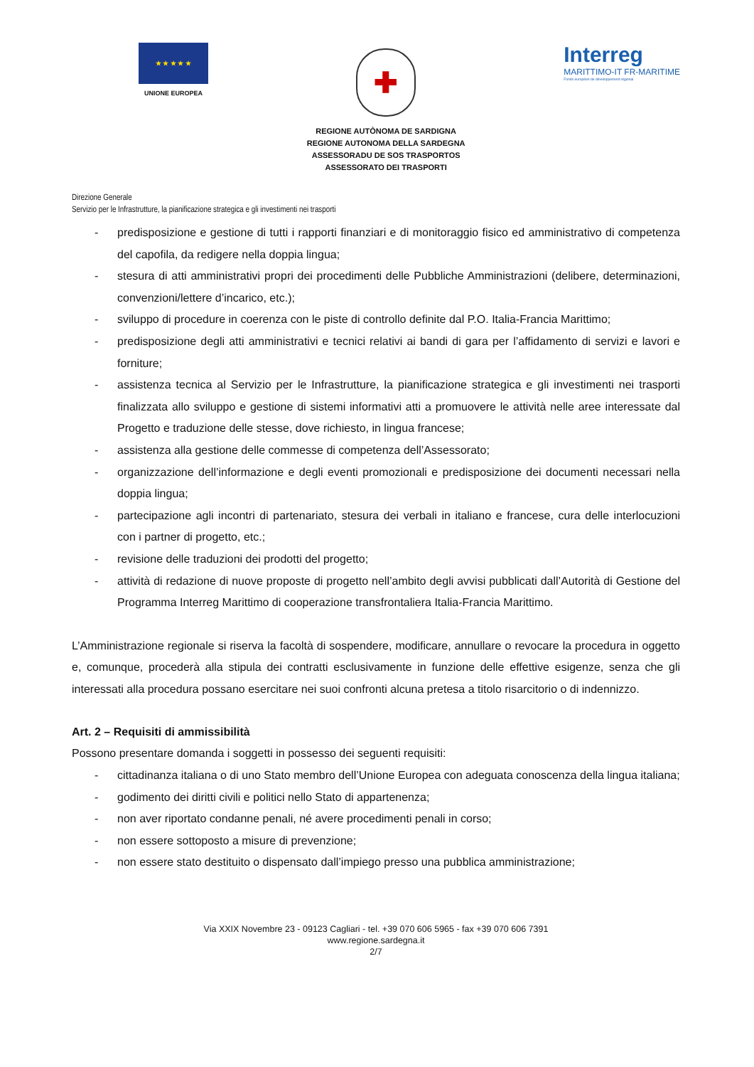★ ★ ★ ★ ★
UNIONE EUROPEA
✚
REGIONE AUTÒNOMA DE SARDIGNA
REGIONE AUTONOMA DELLA SARDEGNA
ASSESSORADU DE SOS TRASPORTOS
ASSESSORATO DEI TRASPORTI
Interreg
MARITTIMO-IT FR-MARITIME
Fonds européen de développement régional
Direzione Generale
Servizio per le Infrastrutture, la pianificazione strategica e gli investimenti nei trasporti
- predisposizione e gestione di tutti i rapporti finanziari e di monitoraggio fisico ed amministrativo di competenza del capofila, da redigere nella doppia lingua;
- stesura di atti amministrativi propri dei procedimenti delle Pubbliche Amministrazioni (delibere, determinazioni, convenzioni/lettere d’incarico, etc.);
- sviluppo di procedure in coerenza con le piste di controllo definite dal P.O. Italia-Francia Marittimo;
- predisposizione degli atti amministrativi e tecnici relativi ai bandi di gara per l’affidamento di servizi e lavori e forniture;
- assistenza tecnica al Servizio per le Infrastrutture, la pianificazione strategica e gli investimenti nei trasporti finalizzata allo sviluppo e gestione di sistemi informativi atti a promuovere le attività nelle aree interessate dal Progetto e traduzione delle stesse, dove richiesto, in lingua francese;
- assistenza alla gestione delle commesse di competenza dell’Assessorato;
- organizzazione dell’informazione e degli eventi promozionali e predisposizione dei documenti necessari nella doppia lingua;
- partecipazione agli incontri di partenariato, stesura dei verbali in italiano e francese, cura delle interlocuzioni con i partner di progetto, etc.;
- revisione delle traduzioni dei prodotti del progetto;
- attività di redazione di nuove proposte di progetto nell’ambito degli avvisi pubblicati dall’Autorità di Gestione del Programma Interreg Marittimo di cooperazione transfrontaliera Italia-Francia Marittimo.
L’Amministrazione regionale si riserva la facoltà di sospendere, modificare, annullare o revocare la procedura in oggetto e, comunque, procederà alla stipula dei contratti esclusivamente in funzione delle effettive esigenze, senza che gli interessati alla procedura possano esercitare nei suoi confronti alcuna pretesa a titolo risarcitorio o di indennizzo.
Art. 2 – Requisiti di ammissibilità
Possono presentare domanda i soggetti in possesso dei seguenti requisiti:
- cittadinanza italiana o di uno Stato membro dell’Unione Europea con adeguata conoscenza della lingua italiana;
- godimento dei diritti civili e politici nello Stato di appartenenza;
- non aver riportato condanne penali, né avere procedimenti penali in corso;
- non essere sottoposto a misure di prevenzione;
- non essere stato destituito o dispensato dall’impiego presso una pubblica amministrazione;
Via XXIX Novembre 23 - 09123 Cagliari - tel. +39 070 606 5965 - fax +39 070 606 7391
www.regione.sardegna.it
2/7